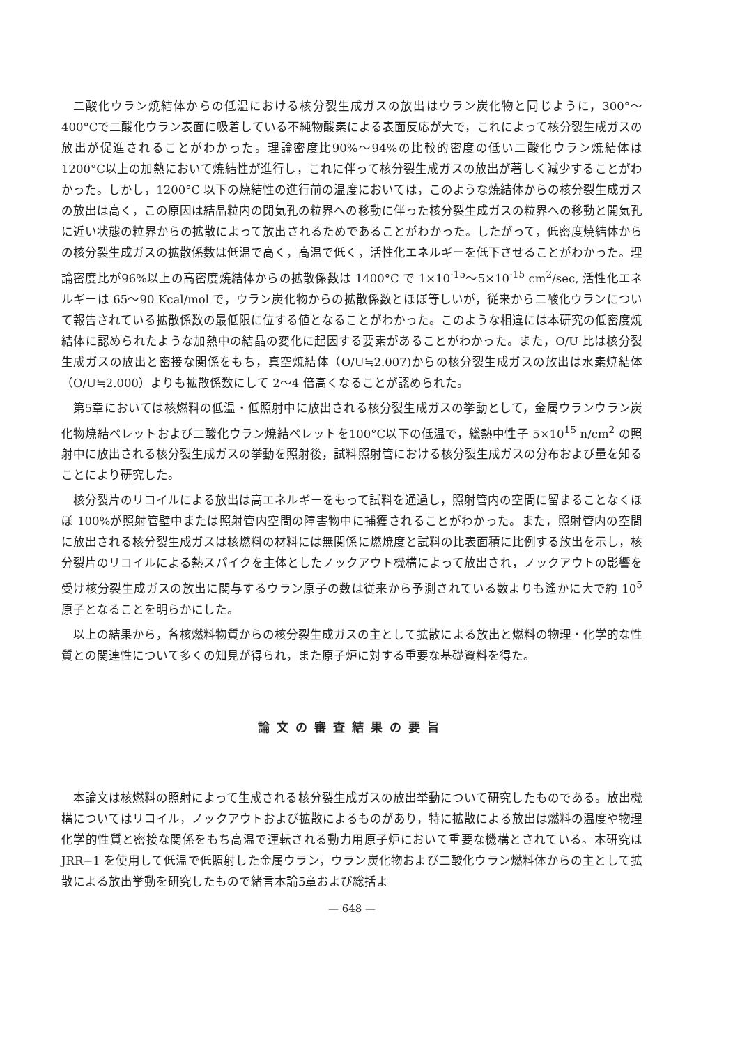二酸化ウラン焼結体からの低温における核分裂生成ガスの放出はウラン炭化物と同じように，300°〜400°Cで二酸化ウラン表面に吸着している不純物酸素による表面反応が大で，これによって核分裂生成ガスの放出が促進されることがわかった。理論密度比90%〜94%の比較的密度の低い二酸化ウラン焼結体は 1200°C以上の加熱において焼結性が進行し，これに伴って核分裂生成ガスの放出が著しく減少することがわかった。しかし，1200°C 以下の焼結性の進行前の温度においては，このような焼結体からの核分裂生成ガスの放出は高く，この原因は結晶粒内の閉気孔の粒界への移動に伴った核分裂生成ガスの粒界への移動と開気孔に近い状態の粒界からの拡散によって放出されるためであることがわかった。したがって，低密度焼結体からの核分裂生成ガスの拡散係数は低温で高く，高温で低く，活性化エネルギーを低下させることがわかった。理論密度比が96%以上の高密度焼結体からの拡散係数は 1400°C で 1×10<sup>-15</sup>〜5×10<sup>-15</sup> cm<sup>2</sup>/sec, 活性化エネルギーは 65〜90 Kcal/mol で，ウラン炭化物からの拡散係数とほぼ等しいが，従来から二酸化ウランについて報告されている拡散係数の最低限に位する値となることがわかった。このような相違には本研究の低密度焼結体に認められたような加熱中の結晶の変化に起因する要素があることがわかった。また，O/U 比は核分裂生成ガスの放出と密接な関係をもち，真空焼結体（O/U≒2.007)からの核分裂生成ガスの放出は水素焼結体（O/U≒2.000）よりも拡散係数にして 2〜4 倍高くなることが認められた。
第5章においては核燃料の低温・低照射中に放出される核分裂生成ガスの挙動として，金属ウランウラン炭化物焼結ペレットおよび二酸化ウラン焼結ペレットを100°C以下の低温で，総熱中性子 5×10<sup>15</sup> n/cm<sup>2</sup> の照射中に放出される核分裂生成ガスの挙動を照射後，試料照射管における核分裂生成ガスの分布および量を知ることにより研究した。
核分裂片のリコイルによる放出は高エネルギーをもって試料を通過し，照射管内の空間に留まることなくほぼ 100%が照射管壁中または照射管内空間の障害物中に捕獲されることがわかった。また，照射管内の空間に放出される核分裂生成ガスは核燃料の材料には無関係に燃焼度と試料の比表面積に比例する放出を示し，核分裂片のリコイルによる熱スパイクを主体としたノックアウト機構によって放出され，ノックアウトの影響を受け核分裂生成ガスの放出に関与するウラン原子の数は従来から予測されている数よりも遙かに大で約 10<sup>5</sup> 原子となることを明らかにした。
以上の結果から，各核燃料物質からの核分裂生成ガスの主として拡散による放出と燃料の物理・化学的な性質との関連性について多くの知見が得られ，また原子炉に対する重要な基礎資料を得た。
論文の審査結果の要旨
本論文は核燃料の照射によって生成される核分裂生成ガスの放出挙動について研究したものである。放出機構についてはリコイル，ノックアウトおよび拡散によるものがあり，特に拡散による放出は燃料の温度や物理化学的性質と密接な関係をもち高温で運転される動力用原子炉において重要な機構とされている。本研究は JRR−1 を使用して低温で低照射した金属ウラン，ウラン炭化物および二酸化ウラン燃料体からの主として拡散による放出挙動を研究したもので緒言本論5章および総括よ
— 648 —